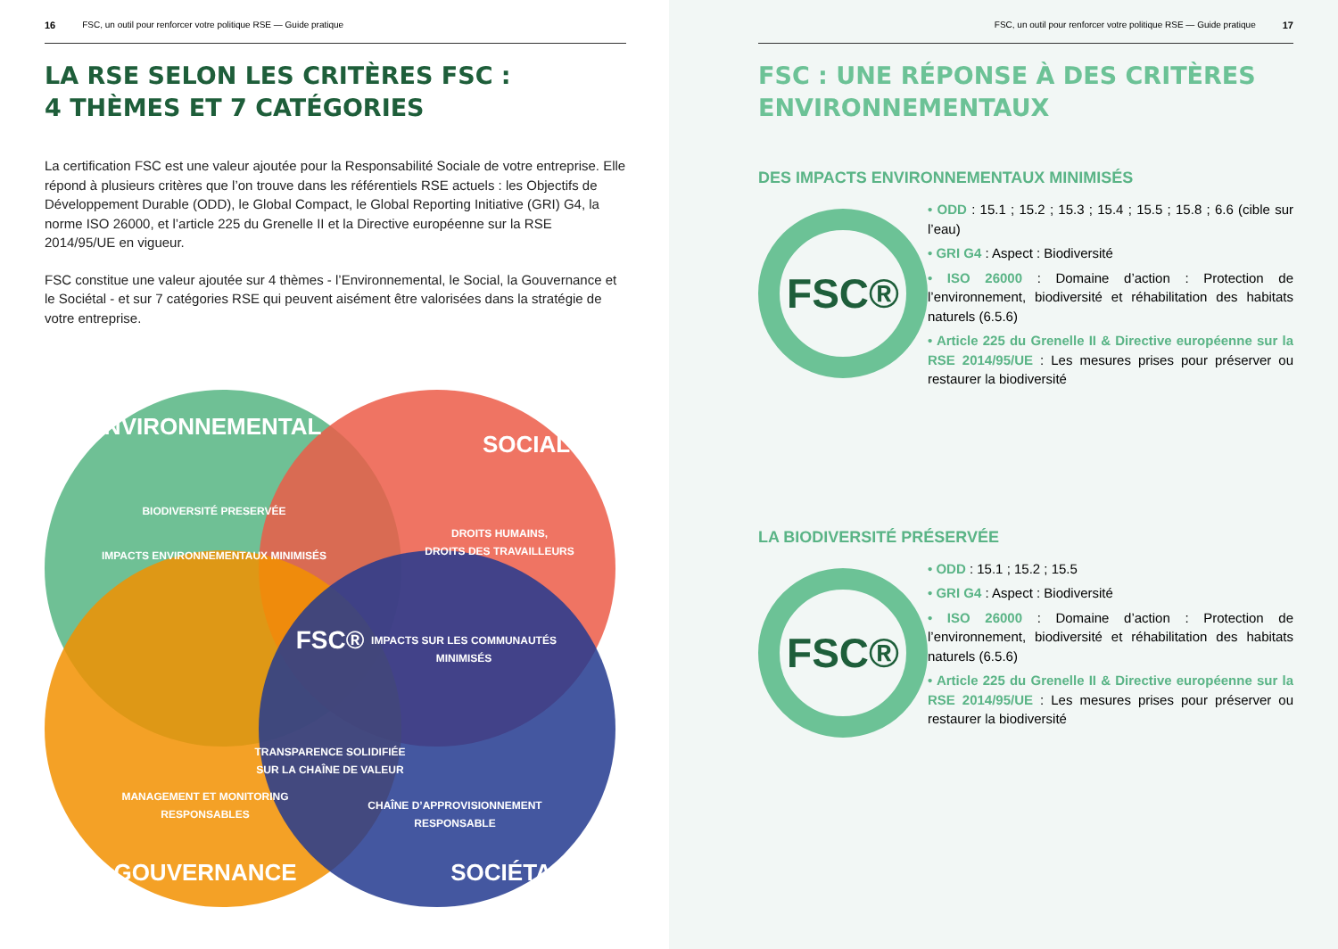16 FSC, un outil pour renforcer votre politique RSE — Guide pratique
LA RSE SELON LES CRITÈRES FSC :
4 THÈMES ET 7 CATÉGORIES
La certification FSC est une valeur ajoutée pour la Responsabilité Sociale de votre entreprise. Elle répond à plusieurs critères que l’on trouve dans les référentiels RSE actuels : les Objectifs de Développement Durable (ODD), le Global Compact, le Global Reporting Initiative (GRI) G4, la norme ISO 26000, et l’article 225 du Grenelle II et la Directive européenne sur la RSE 2014/95/UE en vigueur.
FSC constitue une valeur ajoutée sur 4 thèmes - l’Environnemental, le Social, la Gouvernance et le Sociétal - et sur 7 catégories RSE qui peuvent aisément être valorisées dans la stratégie de votre entreprise.
ENVIRONNEMENTAL
SOCIAL
GOUVERNANCE
SOCIÉTAL
BIODIVERSITÉ PRESERVÉE
IMPACTS ENVIRONNEMENTAUX MINIMISÉS
DROITS HUMAINS,
DROITS DES TRAVAILLEURS
FSC®
IMPACTS SUR LES COMMUNAUTÉS
MINIMISÉS
TRANSPARENCE SOLIDIFIÉE
SUR LA CHAÎNE DE VALEUR
MANAGEMENT ET MONITORING
RESPONSABLES
CHAÎNE D’APPROVISIONNEMENT
RESPONSABLE
FSC, un outil pour renforcer votre politique RSE — Guide pratique 17
FSC : UNE RÉPONSE À DES CRITÈRES
ENVIRONNEMENTAUX
DES IMPACTS ENVIRONNEMENTAUX MINIMISÉS
FSC®
• ODD : 15.1 ; 15.2 ; 15.3 ; 15.4 ; 15.5 ; 15.8 ; 6.6 (cible sur l’eau)
• GRI G4 : Aspect : Biodiversité
• ISO 26000 : Domaine d’action : Protection de l’environnement, biodiversité et réhabilitation des habitats naturels (6.5.6)
• Article 225 du Grenelle II & Directive européenne sur la RSE 2014/95/UE : Les mesures prises pour préserver ou restaurer la biodiversité
LA BIODIVERSITÉ PRÉSERVÉE
FSC®
• ODD : 15.1 ; 15.2 ; 15.5
• GRI G4 : Aspect : Biodiversité
• ISO 26000 : Domaine d’action : Protection de l’environnement, biodiversité et réhabilitation des habitats naturels (6.5.6)
• Article 225 du Grenelle II & Directive européenne sur la RSE 2014/95/UE : Les mesures prises pour préserver ou restaurer la biodiversité